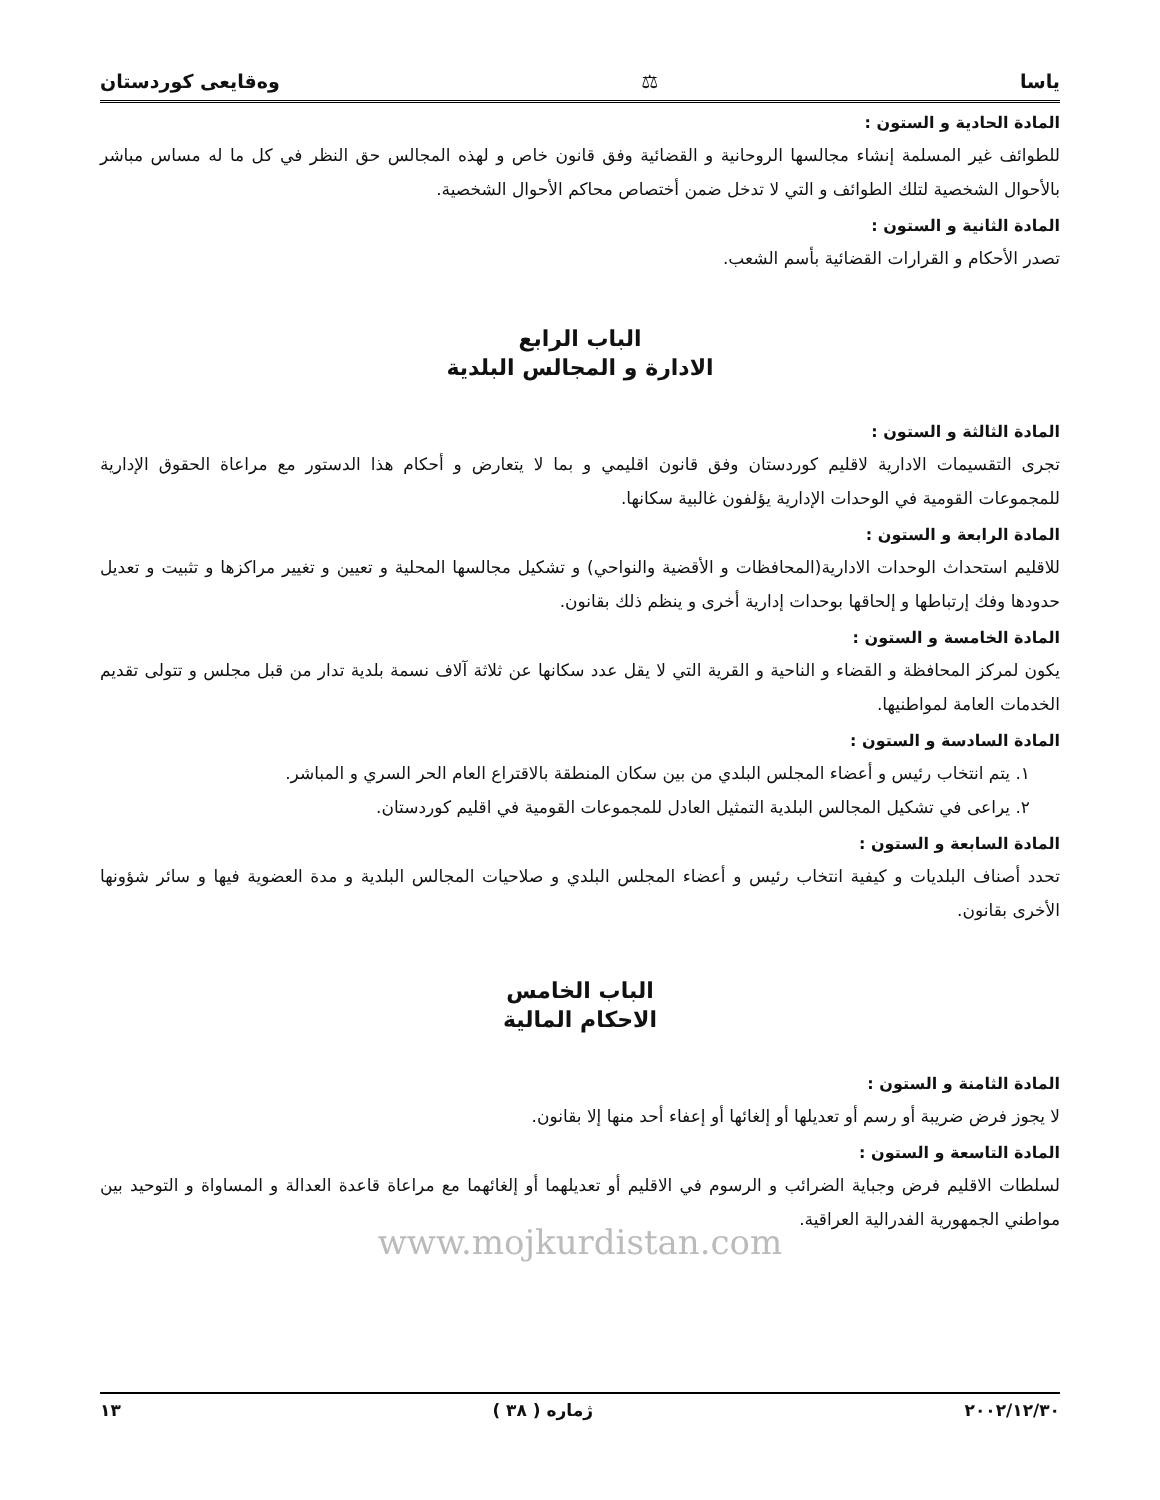ياسا ⚖ وەقایعی کوردستان
المادة الحادية و الستون :
للطوائف غير المسلمة إنشاء مجالسها الروحانية و القضائية وفق قانون خاص و لهذه المجالس حق النظر في كل ما له مساس مباشر بالأحوال الشخصية لتلك الطوائف و التي لا تدخل ضمن أختصاص محاكم الأحوال الشخصية.
المادة الثانية و الستون :
تصدر الأحكام و القرارات القضائية بأسم الشعب.
الباب الرابع
الادارة و المجالس البلدية
المادة الثالثة و الستون :
تجرى التقسيمات الادارية لاقليم كوردستان وفق قانون اقليمي و بما لا يتعارض و أحكام هذا الدستور مع مراعاة الحقوق الإدارية للمجموعات القومية في الوحدات الإدارية يؤلفون غالبية سكانها.
المادة الرابعة و الستون :
للاقليم استحداث الوحدات الادارية(المحافظات و الأقضية والنواحي) و تشكيل مجالسها المحلية و تعيين و تغيير مراكزها و تثبيت و تعديل حدودها وفك إرتباطها و إلحاقها بوحدات إدارية أخرى و ينظم ذلك بقانون.
المادة الخامسة و الستون :
يكون لمركز المحافظة و القضاء و الناحية و القرية التي لا يقل عدد سكانها عن ثلاثة آلاف نسمة بلدية تدار من قبل مجلس و تتولى تقديم الخدمات العامة لمواطنيها.
المادة السادسة و الستون :
١. يتم انتخاب رئيس و أعضاء المجلس البلدي من بين سكان المنطقة بالاقتراع العام الحر السري و المباشر.
٢. يراعى في تشكيل المجالس البلدية التمثيل العادل للمجموعات القومية في اقليم كوردستان.
المادة السابعة و الستون :
تحدد أصناف البلديات و كيفية انتخاب رئيس و أعضاء المجلس البلدي و صلاحيات المجالس البلدية و مدة العضوية فيها و سائر شؤونها الأخرى بقانون.
الباب الخامس
الاحكام المالية
المادة الثامنة و الستون :
لا يجوز فرض ضريبة أو رسم أو تعديلها أو إلغائها أو إعفاء أحد منها إلا بقانون.
المادة التاسعة و الستون :
لسلطات الاقليم فرض وجباية الضرائب و الرسوم في الاقليم أو تعديلهما أو إلغائهما مع مراعاة قاعدة العدالة و المساواة و التوحيد بين مواطني الجمهورية الفدرالية العراقية.
www.mojkurdistan.com
٢٠٠٢/١٢/٣٠ ژماره ( ٣٨ ) ١٣